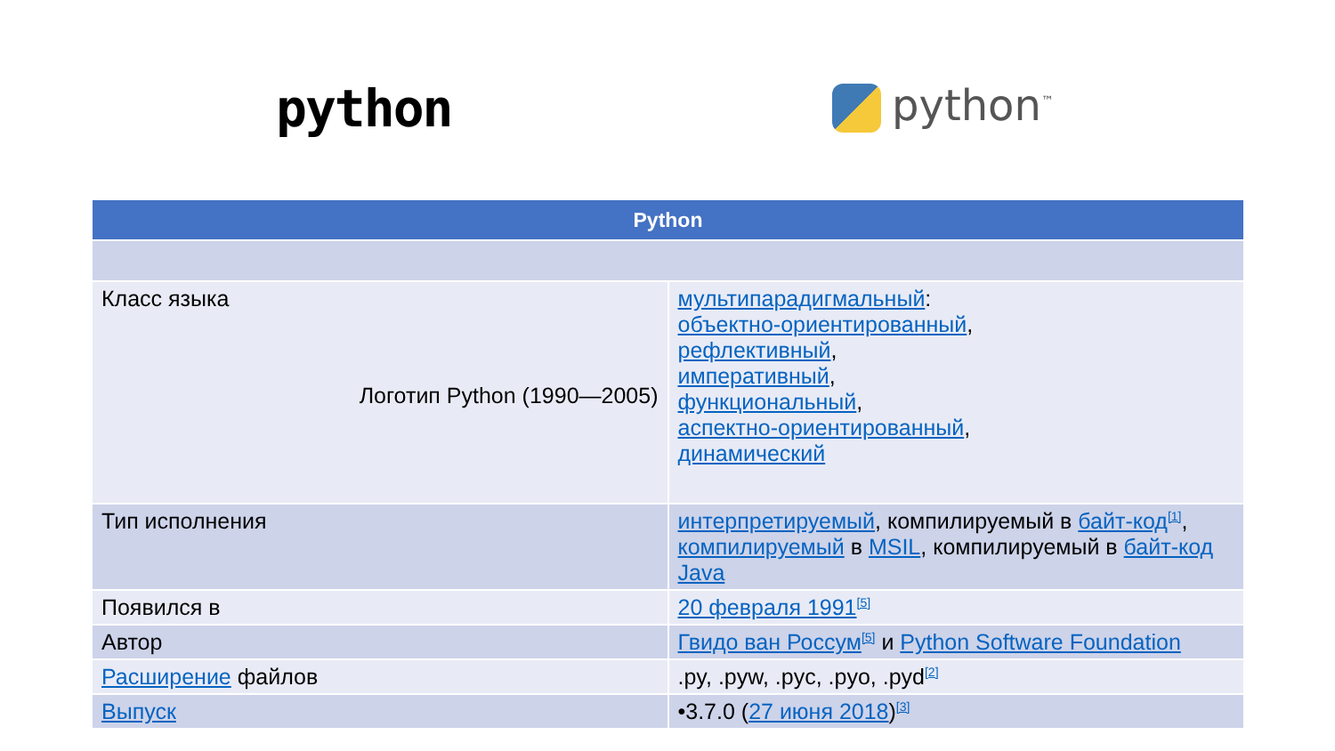python python<sup>™</sup>
| Python | |
| --- | --- |
| Класс языка Логотип Python (1990—2005) | мультипарадигмальный : объектно-ориентированный , рефлективный , императивный , функциональный , аспектно-ориентированный , динамический |
| Тип исполнения | интерпретируемый , компилируемый в байт-код<sup>[1]</sup>, компилируемый в MSIL , компилируемый в байт-код Java |
| Появился в | 20 февраля 1991<sup>[5]</sup> |
| Автор | Гвидо ван Россум<sup>[5]</sup> и Python Software Foundation |
| Расширение файлов | .py, .pyw, .pyc, .pyo, .pyd<sup>[2]</sup> |
| Выпуск | •3.7.0 ( 27 июня 2018 )<sup>[3]</sup> |